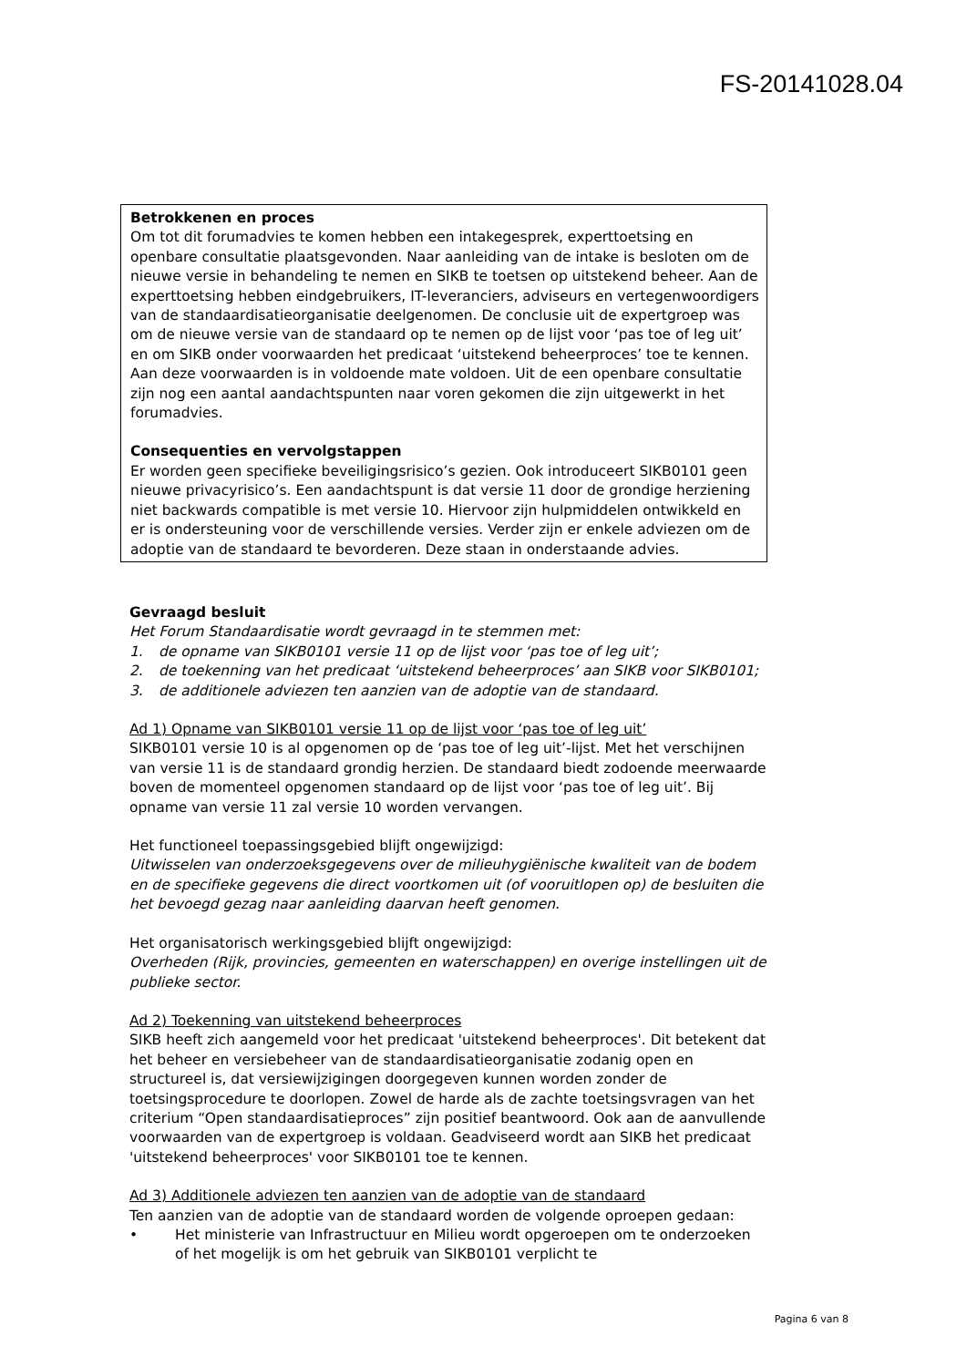FS-20141028.04
Betrokkenen en proces
Om tot dit forumadvies te komen hebben een intakegesprek, experttoetsing en openbare consultatie plaatsgevonden. Naar aanleiding van de intake is besloten om de nieuwe versie in behandeling te nemen en SIKB te toetsen op uitstekend beheer. Aan de experttoetsing hebben eindgebruikers, IT-leveranciers, adviseurs en vertegenwoordigers van de standaardisatieorganisatie deelgenomen. De conclusie uit de expertgroep was om de nieuwe versie van de standaard op te nemen op de lijst voor ‘pas toe of leg uit’ en om SIKB onder voorwaarden het predicaat ‘uitstekend beheerproces’ toe te kennen. Aan deze voorwaarden is in voldoende mate voldoen. Uit de een openbare consultatie zijn nog een aantal aandachtspunten naar voren gekomen die zijn uitgewerkt in het forumadvies.
Consequenties en vervolgstappen
Er worden geen specifieke beveiligingsrisico’s gezien. Ook introduceert SIKB0101 geen nieuwe privacyrisico’s. Een aandachtspunt is dat versie 11 door de grondige herziening niet backwards compatible is met versie 10. Hiervoor zijn hulpmiddelen ontwikkeld en er is ondersteuning voor de verschillende versies. Verder zijn er enkele adviezen om de adoptie van de standaard te bevorderen. Deze staan in onderstaande advies.
Gevraagd besluit
Het Forum Standaardisatie wordt gevraagd in te stemmen met:
1. de opname van SIKB0101 versie 11 op de lijst voor ‘pas toe of leg uit’;
2. de toekenning van het predicaat ‘uitstekend beheerproces’ aan SIKB voor SIKB0101;
3. de additionele adviezen ten aanzien van de adoptie van de standaard.
Ad 1) Opname van SIKB0101 versie 11 op de lijst voor ‘pas toe of leg uit’
SIKB0101 versie 10 is al opgenomen op de ‘pas toe of leg uit’-lijst. Met het verschijnen van versie 11 is de standaard grondig herzien. De standaard biedt zodoende meerwaarde boven de momenteel opgenomen standaard op de lijst voor ‘pas toe of leg uit’. Bij opname van versie 11 zal versie 10 worden vervangen.
Het functioneel toepassingsgebied blijft ongewijzigd:
Uitwisselen van onderzoeksgegevens over de milieuhygiënische kwaliteit van de bodem en de specifieke gegevens die direct voortkomen uit (of vooruitlopen op) de besluiten die het bevoegd gezag naar aanleiding daarvan heeft genomen.
Het organisatorisch werkingsgebied blijft ongewijzigd:
Overheden (Rijk, provincies, gemeenten en waterschappen) en overige instellingen uit de publieke sector.
Ad 2) Toekenning van uitstekend beheerproces
SIKB heeft zich aangemeld voor het predicaat 'uitstekend beheerproces'. Dit betekent dat het beheer en versiebeheer van de standaardisatieorganisatie zodanig open en structureel is, dat versiewijzigingen doorgegeven kunnen worden zonder de toetsingsprocedure te doorlopen. Zowel de harde als de zachte toetsingsvragen van het criterium “Open standaardisatieproces” zijn positief beantwoord. Ook aan de aanvullende voorwaarden van de expertgroep is voldaan. Geadviseerd wordt aan SIKB het predicaat 'uitstekend beheerproces' voor SIKB0101 toe te kennen.
Ad 3) Additionele adviezen ten aanzien van de adoptie van de standaard
Ten aanzien van de adoptie van de standaard worden de volgende oproepen gedaan:
• Het ministerie van Infrastructuur en Milieu wordt opgeroepen om te onderzoeken of het mogelijk is om het gebruik van SIKB0101 verplicht te
Pagina 6 van 8